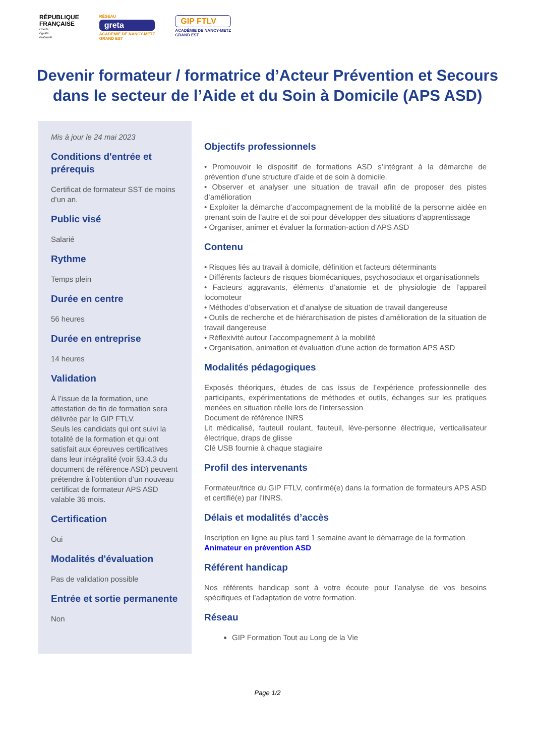RÉPUBLIQUE
FRANÇAISE
Liberté
Égalité
Fraternité
RÉSEAU
greta
ACADÉMIE DE NANCY-METZ
GRAND EST
GIP FTLV
ACADÉMIE DE NANCY-METZ
GRAND EST
Devenir formateur / formatrice d’Acteur Prévention et Secours dans le secteur de l’Aide et du Soin à Domicile (APS ASD)
Mis à jour le 24 mai 2023
Conditions d'entrée et prérequis
Certificat de formateur SST de moins d’un an.
Public visé
Salarié
Rythme
Temps plein
Durée en centre
56 heures
Durée en entreprise
14 heures
Validation
À l’issue de la formation, une attestation de fin de formation sera délivrée par le GIP FTLV.
Seuls les candidats qui ont suivi la totalité de la formation et qui ont satisfait aux épreuves certificatives dans leur intégralité (voir §3.4.3 du document de référence ASD) peuvent prétendre à l’obtention d’un nouveau certificat de formateur APS ASD valable 36 mois.
Certification
Oui
Modalités d'évaluation
Pas de validation possible
Entrée et sortie permanente
Non
Objectifs professionnels
• Promouvoir le dispositif de formations ASD s’intégrant à la démarche de prévention d’une structure d’aide et de soin à domicile.
• Observer et analyser une situation de travail afin de proposer des pistes d’amélioration
• Exploiter la démarche d’accompagnement de la mobilité de la personne aidée en prenant soin de l’autre et de soi pour développer des situations d’apprentissage
• Organiser, animer et évaluer la formation-action d’APS ASD
Contenu
• Risques liés au travail à domicile, définition et facteurs déterminants
• Différents facteurs de risques biomécaniques, psychosociaux et organisationnels
• Facteurs aggravants, éléments d’anatomie et de physiologie de l’appareil locomoteur
• Méthodes d’observation et d’analyse de situation de travail dangereuse
• Outils de recherche et de hiérarchisation de pistes d’amélioration de la situation de travail dangereuse
• Réflexivité autour l’accompagnement à la mobilité
• Organisation, animation et évaluation d’une action de formation APS ASD
Modalités pédagogiques
Exposés théoriques, études de cas issus de l’expérience professionnelle des participants, expérimentations de méthodes et outils, échanges sur les pratiques menées en situation réelle lors de l’intersession
Document de référence INRS
Lit médicalisé, fauteuil roulant, fauteuil, lève-personne électrique, verticalisateur électrique, draps de glisse
Clé USB fournie à chaque stagiaire
Profil des intervenants
Formateur/trice du GIP FTLV, confirmé(e) dans la formation de formateurs APS ASD et certifié(e) par l’INRS.
Délais et modalités d’accès
Inscription en ligne au plus tard 1 semaine avant le démarrage de la formation
Animateur en prévention ASD
Référent handicap
Nos référents handicap sont à votre écoute pour l’analyse de vos besoins spécifiques et l’adaptation de votre formation.
Réseau
GIP Formation Tout au Long de la Vie
Page 1/2